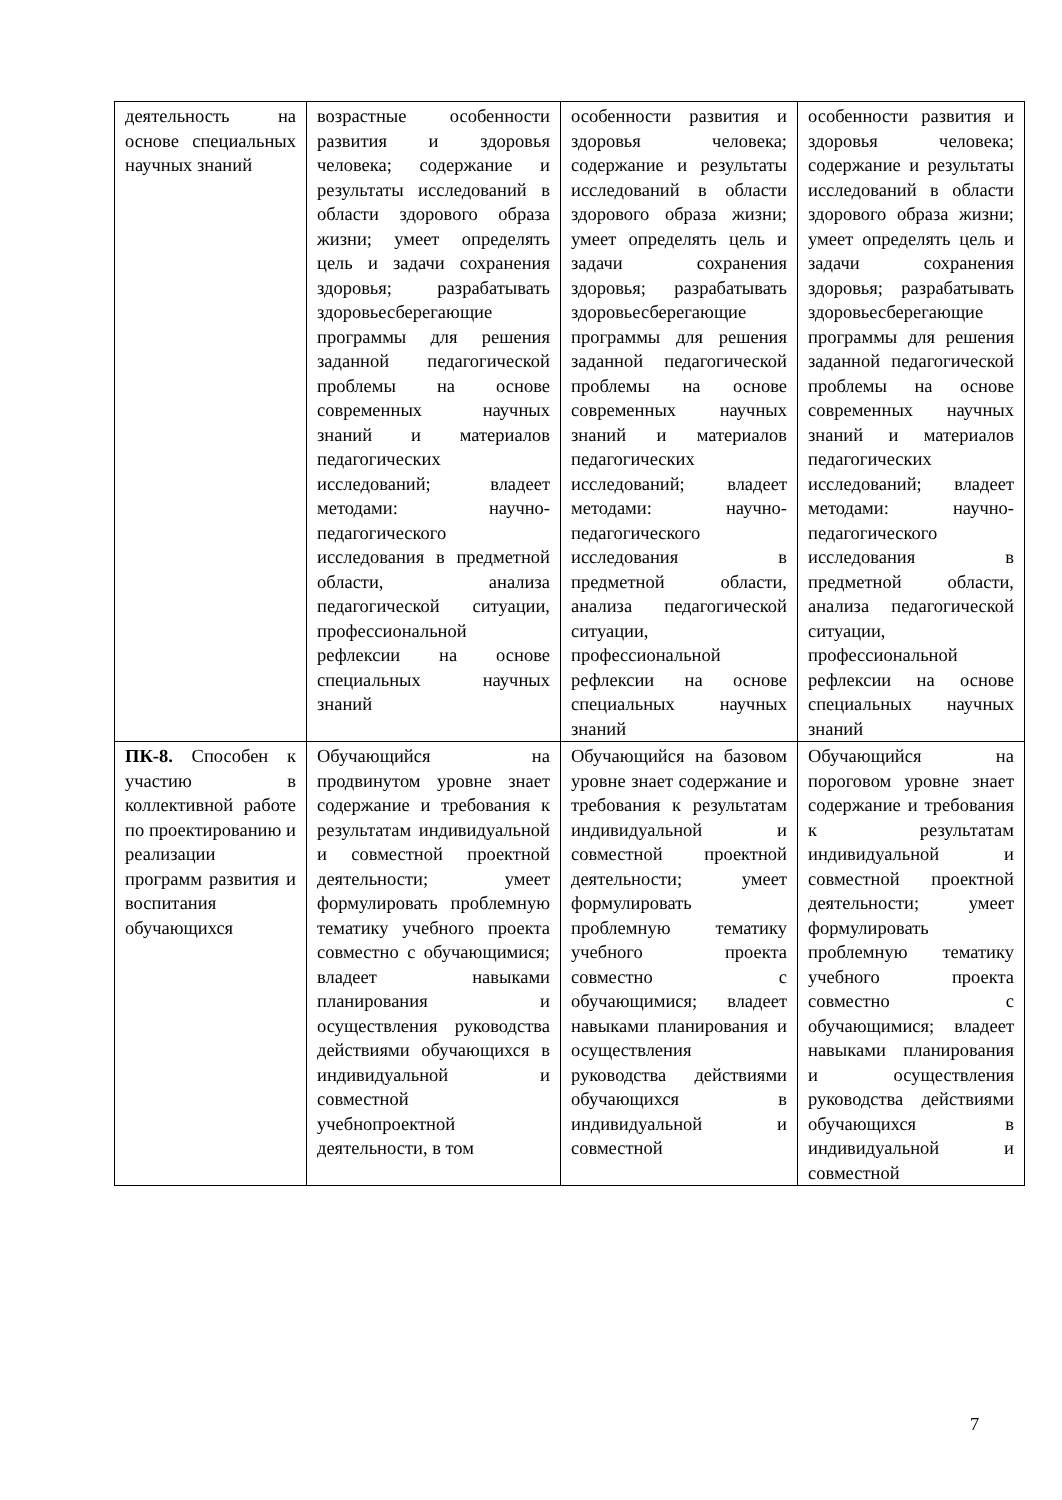| деятельность на основе специальных научных знаний | возрастные особенности развития и здоровья человека; содержание и результаты исследований в области здорового образа жизни; умеет определять цель и задачи сохранения здоровья; разрабатывать здоровьесберегающие программы для решения заданной педагогической проблемы на основе современных научных знаний и материалов педагогических исследований; владеет методами: научно-педагогического исследования в предметной области, анализа педагогической ситуации, профессиональной рефлексии на основе специальных научных знаний | особенности развития и здоровья человека; содержание и результаты исследований в области здорового образа жизни; умеет определять цель и задачи сохранения здоровья; разрабатывать здоровьесберегающие программы для решения заданной педагогической проблемы на основе современных научных знаний и материалов педагогических исследований; владеет методами: научно-педагогического исследования в предметной области, анализа педагогической ситуации, профессиональной рефлексии на основе специальных научных знаний | особенности развития и здоровья человека; содержание и результаты исследований в области здорового образа жизни; умеет определять цель и задачи сохранения здоровья; разрабатывать здоровьесберегающие программы для решения заданной педагогической проблемы на основе современных научных знаний и материалов педагогических исследований; владеет методами: научно-педагогического исследования в предметной области, анализа педагогической ситуации, профессиональной рефлексии на основе специальных научных знаний |
| ПК-8. Способен к участию в коллективной работе по проектированию и реализации программ развития и воспитания обучающихся | Обучающийся на продвинутом уровне знает содержание и требования к результатам индивидуальной и совместной проектной деятельности; умеет формулировать проблемную тематику учебного проекта совместно с обучающимися; владеет навыками планирования и осуществления руководства действиями обучающихся в индивидуальной и совместной учебнопроектной деятельности, в том | Обучающийся на базовом уровне знает содержание и требования к результатам индивидуальной и совместной проектной деятельности; умеет формулировать проблемную тематику учебного проекта совместно с обучающимися; владеет навыками планирования и осуществления руководства действиями обучающихся в индивидуальной и совместной | Обучающийся на пороговом уровне знает содержание и требования к результатам индивидуальной и совместной проектной деятельности; умеет формулировать проблемную тематику учебного проекта совместно с обучающимися; владеет навыками планирования и осуществления руководства действиями обучающихся в индивидуальной и совместной |
7